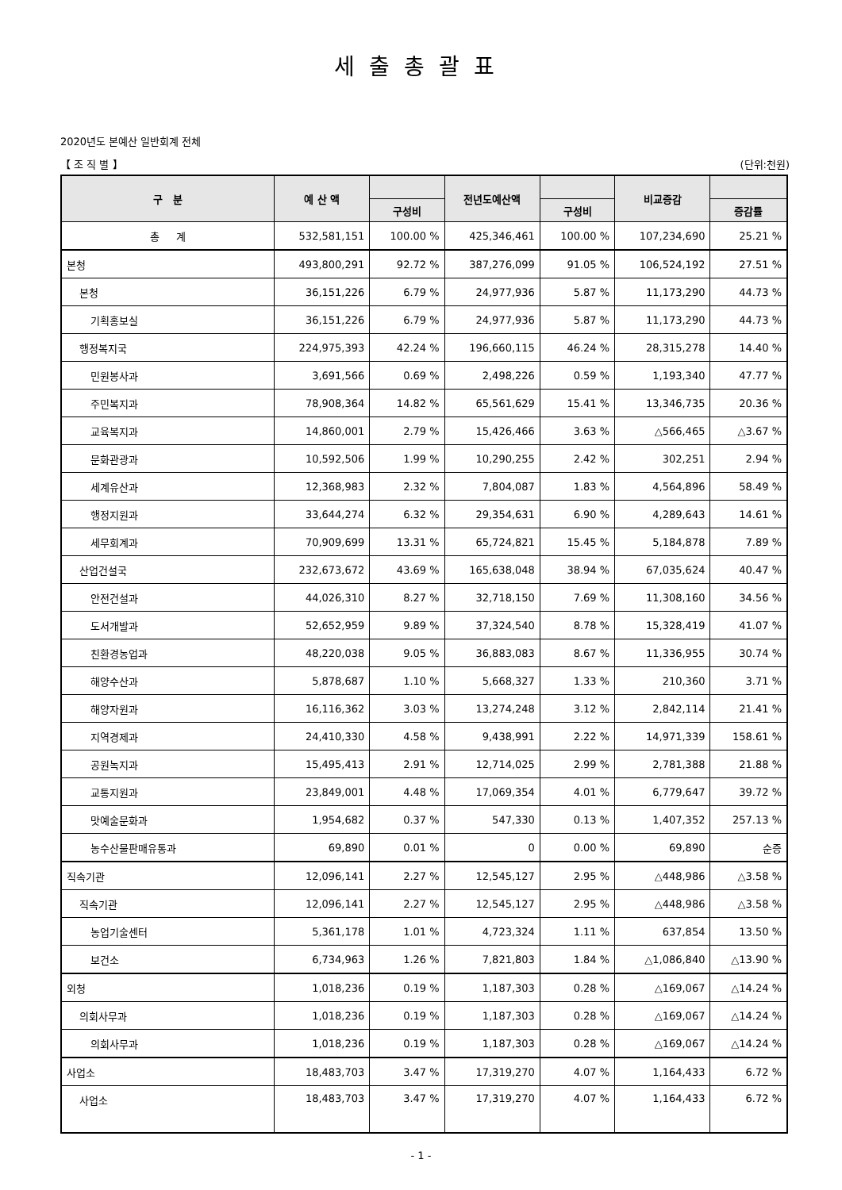세출총괄표
2020년도 본예산 일반회계 전체
【 조 직 별 】 (단위:천원)
| 구 분 | 예 산 액 | | 전년도예산액 | | 비교증감 | |
| --- | --- | --- | --- | --- | --- | --- |
| | | 구성비 | | 구성비 | | 증감률 |
| 총 계 | 532,581,151 | 100.00 % | 425,346,461 | 100.00 % | 107,234,690 | 25.21 % |
| 본청 | 493,800,291 | 92.72 % | 387,276,099 | 91.05 % | 106,524,192 | 27.51 % |
| 본청 | 36,151,226 | 6.79 % | 24,977,936 | 5.87 % | 11,173,290 | 44.73 % |
| 기획홍보실 | 36,151,226 | 6.79 % | 24,977,936 | 5.87 % | 11,173,290 | 44.73 % |
| 행정복지국 | 224,975,393 | 42.24 % | 196,660,115 | 46.24 % | 28,315,278 | 14.40 % |
| 민원봉사과 | 3,691,566 | 0.69 % | 2,498,226 | 0.59 % | 1,193,340 | 47.77 % |
| 주민복지과 | 78,908,364 | 14.82 % | 65,561,629 | 15.41 % | 13,346,735 | 20.36 % |
| 교육복지과 | 14,860,001 | 2.79 % | 15,426,466 | 3.63 % | △566,465 | △3.67 % |
| 문화관광과 | 10,592,506 | 1.99 % | 10,290,255 | 2.42 % | 302,251 | 2.94 % |
| 세계유산과 | 12,368,983 | 2.32 % | 7,804,087 | 1.83 % | 4,564,896 | 58.49 % |
| 행정지원과 | 33,644,274 | 6.32 % | 29,354,631 | 6.90 % | 4,289,643 | 14.61 % |
| 세무회계과 | 70,909,699 | 13.31 % | 65,724,821 | 15.45 % | 5,184,878 | 7.89 % |
| 산업건설국 | 232,673,672 | 43.69 % | 165,638,048 | 38.94 % | 67,035,624 | 40.47 % |
| 안전건설과 | 44,026,310 | 8.27 % | 32,718,150 | 7.69 % | 11,308,160 | 34.56 % |
| 도서개발과 | 52,652,959 | 9.89 % | 37,324,540 | 8.78 % | 15,328,419 | 41.07 % |
| 친환경농업과 | 48,220,038 | 9.05 % | 36,883,083 | 8.67 % | 11,336,955 | 30.74 % |
| 해양수산과 | 5,878,687 | 1.10 % | 5,668,327 | 1.33 % | 210,360 | 3.71 % |
| 해양자원과 | 16,116,362 | 3.03 % | 13,274,248 | 3.12 % | 2,842,114 | 21.41 % |
| 지역경제과 | 24,410,330 | 4.58 % | 9,438,991 | 2.22 % | 14,971,339 | 158.61 % |
| 공원녹지과 | 15,495,413 | 2.91 % | 12,714,025 | 2.99 % | 2,781,388 | 21.88 % |
| 교통지원과 | 23,849,001 | 4.48 % | 17,069,354 | 4.01 % | 6,779,647 | 39.72 % |
| 맛예술문화과 | 1,954,682 | 0.37 % | 547,330 | 0.13 % | 1,407,352 | 257.13 % |
| 농수산물판매유통과 | 69,890 | 0.01 % | 0 | 0.00 % | 69,890 | 순증 |
| 직속기관 | 12,096,141 | 2.27 % | 12,545,127 | 2.95 % | △448,986 | △3.58 % |
| 직속기관 | 12,096,141 | 2.27 % | 12,545,127 | 2.95 % | △448,986 | △3.58 % |
| 농업기술센터 | 5,361,178 | 1.01 % | 4,723,324 | 1.11 % | 637,854 | 13.50 % |
| 보건소 | 6,734,963 | 1.26 % | 7,821,803 | 1.84 % | △1,086,840 | △13.90 % |
| 외청 | 1,018,236 | 0.19 % | 1,187,303 | 0.28 % | △169,067 | △14.24 % |
| 의회사무과 | 1,018,236 | 0.19 % | 1,187,303 | 0.28 % | △169,067 | △14.24 % |
| 의회사무과 | 1,018,236 | 0.19 % | 1,187,303 | 0.28 % | △169,067 | △14.24 % |
| 사업소 | 18,483,703 | 3.47 % | 17,319,270 | 4.07 % | 1,164,433 | 6.72 % |
| 사업소 | 18,483,703 | 3.47 % | 17,319,270 | 4.07 % | 1,164,433 | 6.72 % |
- 1 -